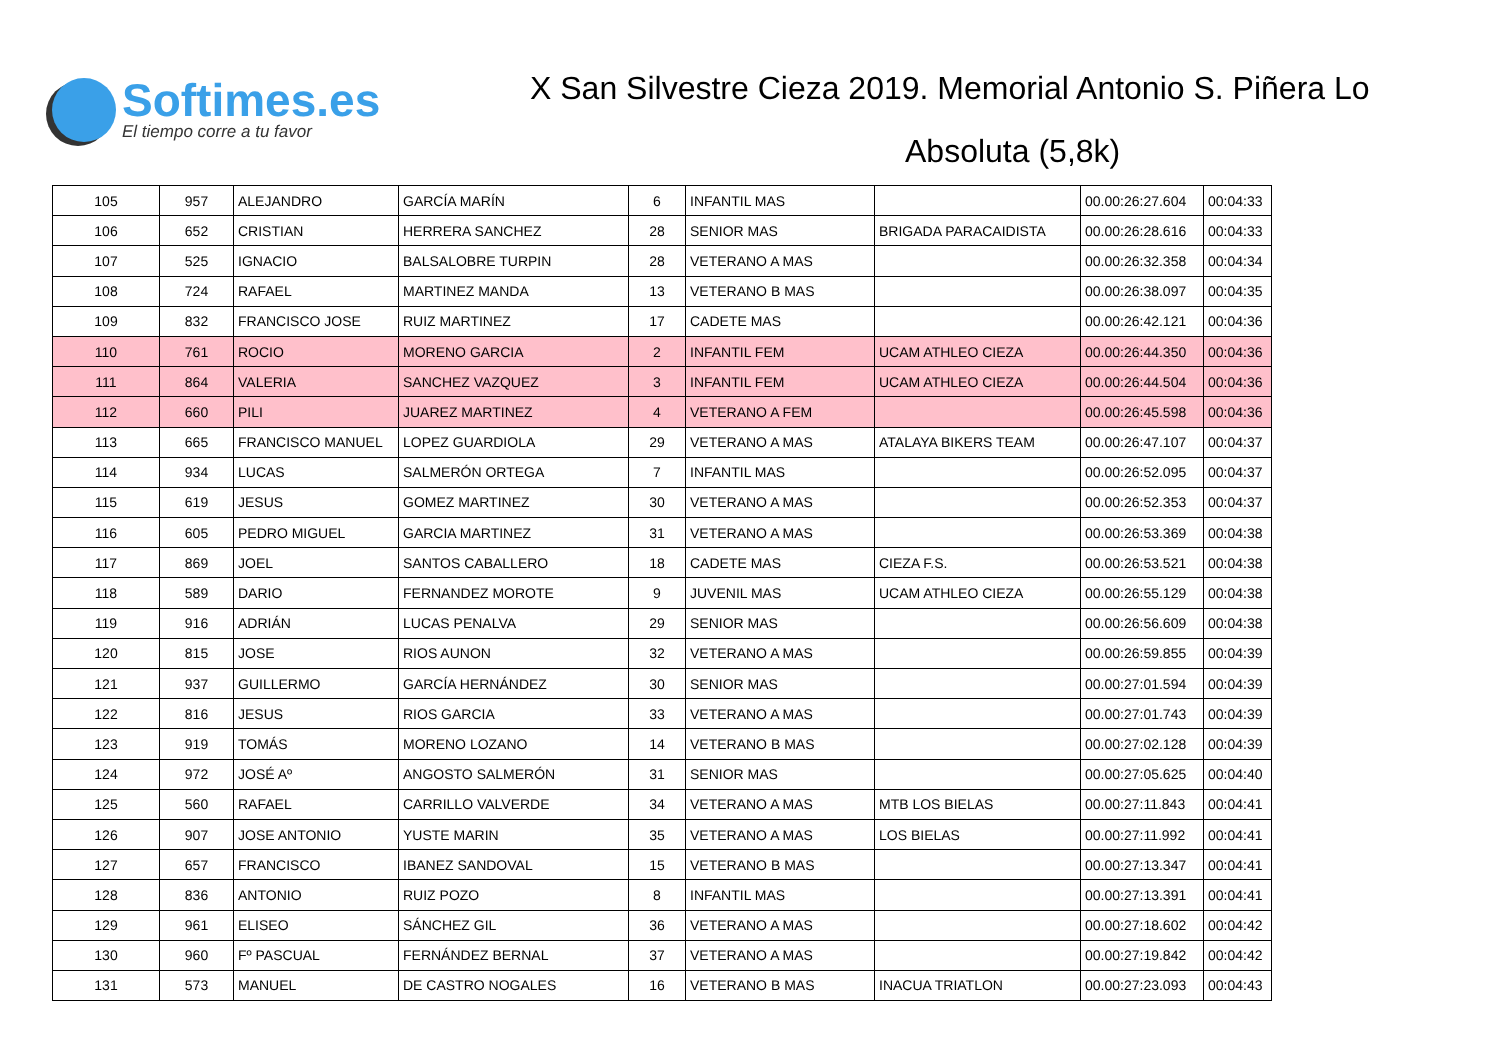Softimes.es
El tiempo corre a tu favor
X San Silvestre Cieza 2019. Memorial Antonio S. Piñera Lo
Absoluta (5,8k)
| 105 | 957 | ALEJANDRO | GARCÍA MARÍN | 6 | INFANTIL MAS | | 00.00:26:27.604 | 00:04:33 |
| 106 | 652 | CRISTIAN | HERRERA SANCHEZ | 28 | SENIOR MAS | BRIGADA PARACAIDISTA | 00.00:26:28.616 | 00:04:33 |
| 107 | 525 | IGNACIO | BALSALOBRE TURPIN | 28 | VETERANO A MAS | | 00.00:26:32.358 | 00:04:34 |
| 108 | 724 | RAFAEL | MARTINEZ MANDA | 13 | VETERANO B MAS | | 00.00:26:38.097 | 00:04:35 |
| 109 | 832 | FRANCISCO JOSE | RUIZ MARTINEZ | 17 | CADETE MAS | | 00.00:26:42.121 | 00:04:36 |
| 110 | 761 | ROCIO | MORENO GARCIA | 2 | INFANTIL FEM | UCAM ATHLEO CIEZA | 00.00:26:44.350 | 00:04:36 |
| 111 | 864 | VALERIA | SANCHEZ VAZQUEZ | 3 | INFANTIL FEM | UCAM ATHLEO CIEZA | 00.00:26:44.504 | 00:04:36 |
| 112 | 660 | PILI | JUAREZ MARTINEZ | 4 | VETERANO A FEM | | 00.00:26:45.598 | 00:04:36 |
| 113 | 665 | FRANCISCO MANUEL | LOPEZ GUARDIOLA | 29 | VETERANO A MAS | ATALAYA BIKERS TEAM | 00.00:26:47.107 | 00:04:37 |
| 114 | 934 | LUCAS | SALMERÓN ORTEGA | 7 | INFANTIL MAS | | 00.00:26:52.095 | 00:04:37 |
| 115 | 619 | JESUS | GOMEZ MARTINEZ | 30 | VETERANO A MAS | | 00.00:26:52.353 | 00:04:37 |
| 116 | 605 | PEDRO MIGUEL | GARCIA MARTINEZ | 31 | VETERANO A MAS | | 00.00:26:53.369 | 00:04:38 |
| 117 | 869 | JOEL | SANTOS CABALLERO | 18 | CADETE MAS | CIEZA F.S. | 00.00:26:53.521 | 00:04:38 |
| 118 | 589 | DARIO | FERNANDEZ MOROTE | 9 | JUVENIL MAS | UCAM ATHLEO CIEZA | 00.00:26:55.129 | 00:04:38 |
| 119 | 916 | ADRIÁN | LUCAS PENALVA | 29 | SENIOR MAS | | 00.00:26:56.609 | 00:04:38 |
| 120 | 815 | JOSE | RIOS AUNON | 32 | VETERANO A MAS | | 00.00:26:59.855 | 00:04:39 |
| 121 | 937 | GUILLERMO | GARCÍA HERNÁNDEZ | 30 | SENIOR MAS | | 00.00:27:01.594 | 00:04:39 |
| 122 | 816 | JESUS | RIOS GARCIA | 33 | VETERANO A MAS | | 00.00:27:01.743 | 00:04:39 |
| 123 | 919 | TOMÁS | MORENO LOZANO | 14 | VETERANO B MAS | | 00.00:27:02.128 | 00:04:39 |
| 124 | 972 | JOSÉ Aº | ANGOSTO SALMERÓN | 31 | SENIOR MAS | | 00.00:27:05.625 | 00:04:40 |
| 125 | 560 | RAFAEL | CARRILLO VALVERDE | 34 | VETERANO A MAS | MTB LOS BIELAS | 00.00:27:11.843 | 00:04:41 |
| 126 | 907 | JOSE ANTONIO | YUSTE MARIN | 35 | VETERANO A MAS | LOS BIELAS | 00.00:27:11.992 | 00:04:41 |
| 127 | 657 | FRANCISCO | IBANEZ SANDOVAL | 15 | VETERANO B MAS | | 00.00:27:13.347 | 00:04:41 |
| 128 | 836 | ANTONIO | RUIZ POZO | 8 | INFANTIL MAS | | 00.00:27:13.391 | 00:04:41 |
| 129 | 961 | ELISEO | SÁNCHEZ GIL | 36 | VETERANO A MAS | | 00.00:27:18.602 | 00:04:42 |
| 130 | 960 | Fº PASCUAL | FERNÁNDEZ BERNAL | 37 | VETERANO A MAS | | 00.00:27:19.842 | 00:04:42 |
| 131 | 573 | MANUEL | DE CASTRO NOGALES | 16 | VETERANO B MAS | INACUA TRIATLON | 00.00:27:23.093 | 00:04:43 |